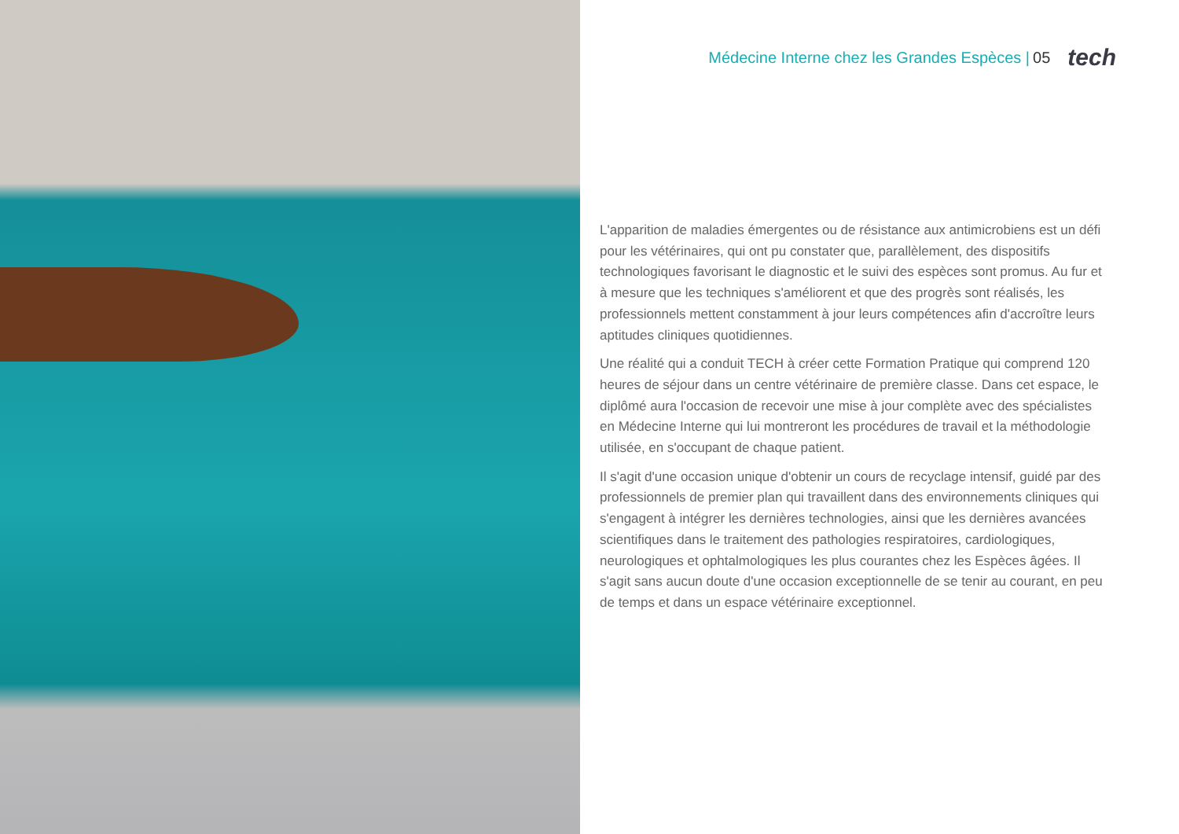Médecine Interne chez les Grandes Espèces | 05 tech
L'apparition de maladies émergentes ou de résistance aux antimicrobiens est un défi pour les vétérinaires, qui ont pu constater que, parallèlement, des dispositifs technologiques favorisant le diagnostic et le suivi des espèces sont promus. Au fur et à mesure que les techniques s'améliorent et que des progrès sont réalisés, les professionnels mettent constamment à jour leurs compétences afin d'accroître leurs aptitudes cliniques quotidiennes.
Une réalité qui a conduit TECH à créer cette Formation Pratique qui comprend 120 heures de séjour dans un centre vétérinaire de première classe. Dans cet espace, le diplômé aura l'occasion de recevoir une mise à jour complète avec des spécialistes en Médecine Interne qui lui montreront les procédures de travail et la méthodologie utilisée, en s'occupant de chaque patient.
Il s'agit d'une occasion unique d'obtenir un cours de recyclage intensif, guidé par des professionnels de premier plan qui travaillent dans des environnements cliniques qui s'engagent à intégrer les dernières technologies, ainsi que les dernières avancées scientifiques dans le traitement des pathologies respiratoires, cardiologiques, neurologiques et ophtalmologiques les plus courantes chez les Espèces âgées. Il s'agit sans aucun doute d'une occasion exceptionnelle de se tenir au courant, en peu de temps et dans un espace vétérinaire exceptionnel.